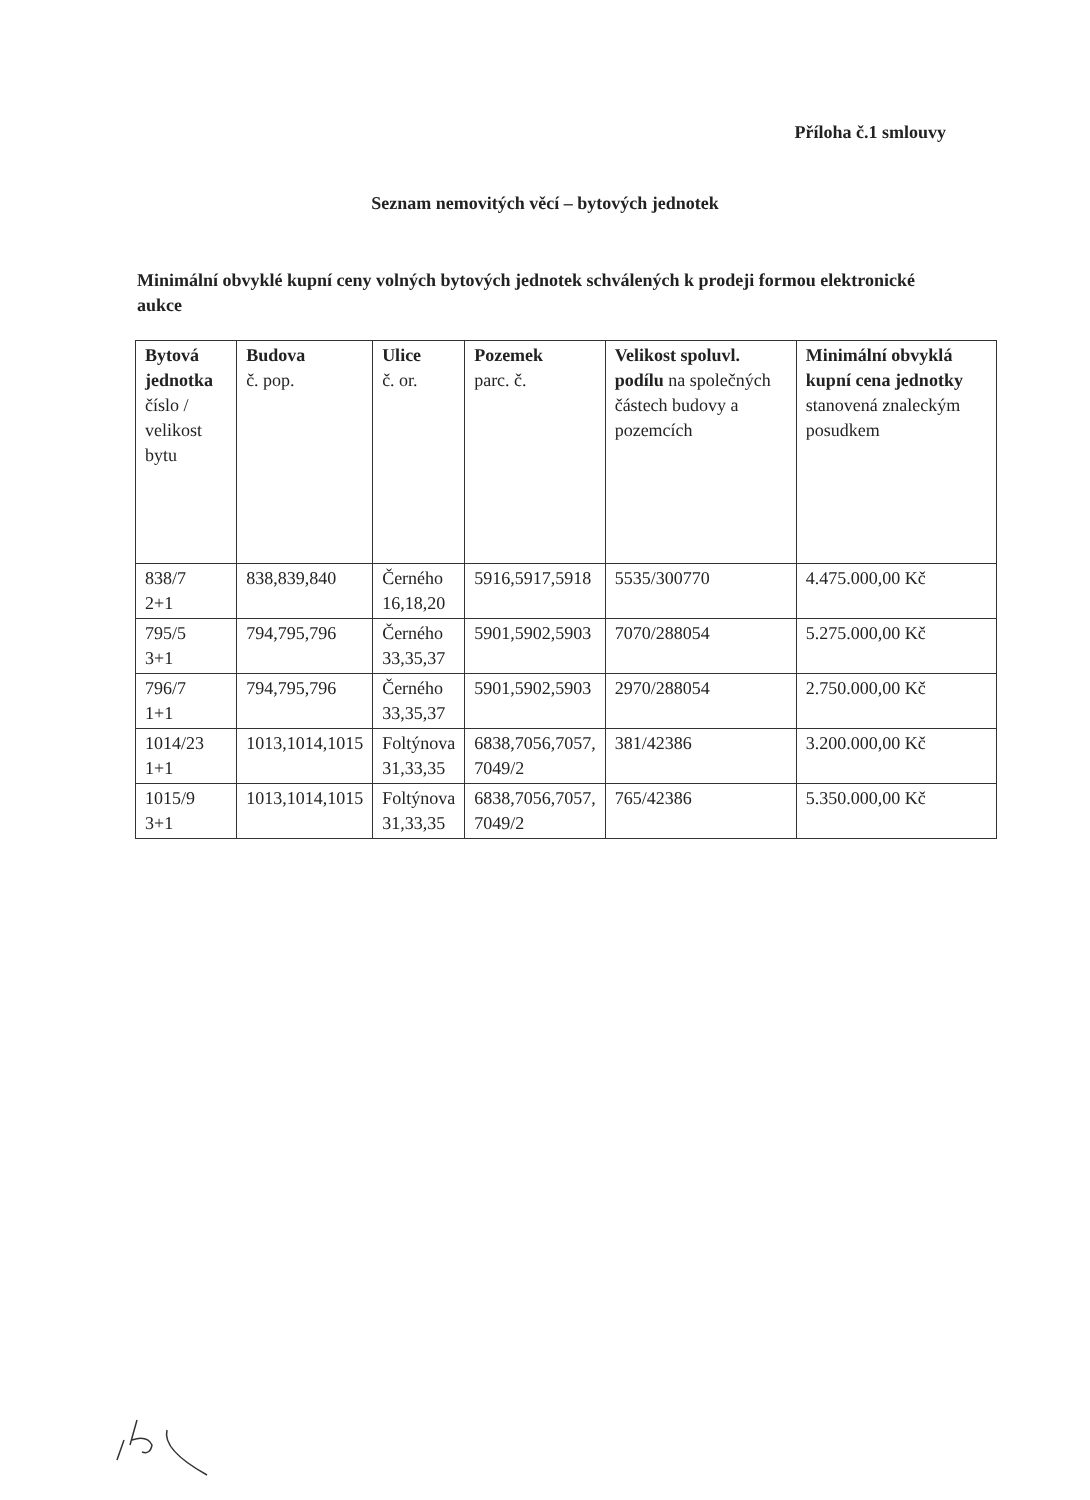Příloha č.1 smlouvy
Seznam nemovitých věcí – bytových jednotek
Minimální obvyklé kupní ceny volných bytových jednotek schválených k prodeji formou elektronické aukce
| Bytová jednotka číslo / velikost bytu | Budova č. pop. | Ulice č. or. | Pozemek parc. č. | Velikost spoluvl. podílu na společných částech budovy a pozemcích | Minimální obvyklá kupní cena jednotky stanovená znaleckým posudkem |
| --- | --- | --- | --- | --- | --- |
| 838/7 2+1 | 838,839,840 | Černého 16,18,20 | 5916,5917,5918 | 5535/300770 | 4.475.000,00 Kč |
| 795/5 3+1 | 794,795,796 | Černého 33,35,37 | 5901,5902,5903 | 7070/288054 | 5.275.000,00 Kč |
| 796/7 1+1 | 794,795,796 | Černého 33,35,37 | 5901,5902,5903 | 2970/288054 | 2.750.000,00 Kč |
| 1014/23 1+1 | 1013,1014,1015 | Foltýnova 31,33,35 | 6838,7056,7057, 7049/2 | 381/42386 | 3.200.000,00 Kč |
| 1015/9 3+1 | 1013,1014,1015 | Foltýnova 31,33,35 | 6838,7056,7057, 7049/2 | 765/42386 | 5.350.000,00 Kč |